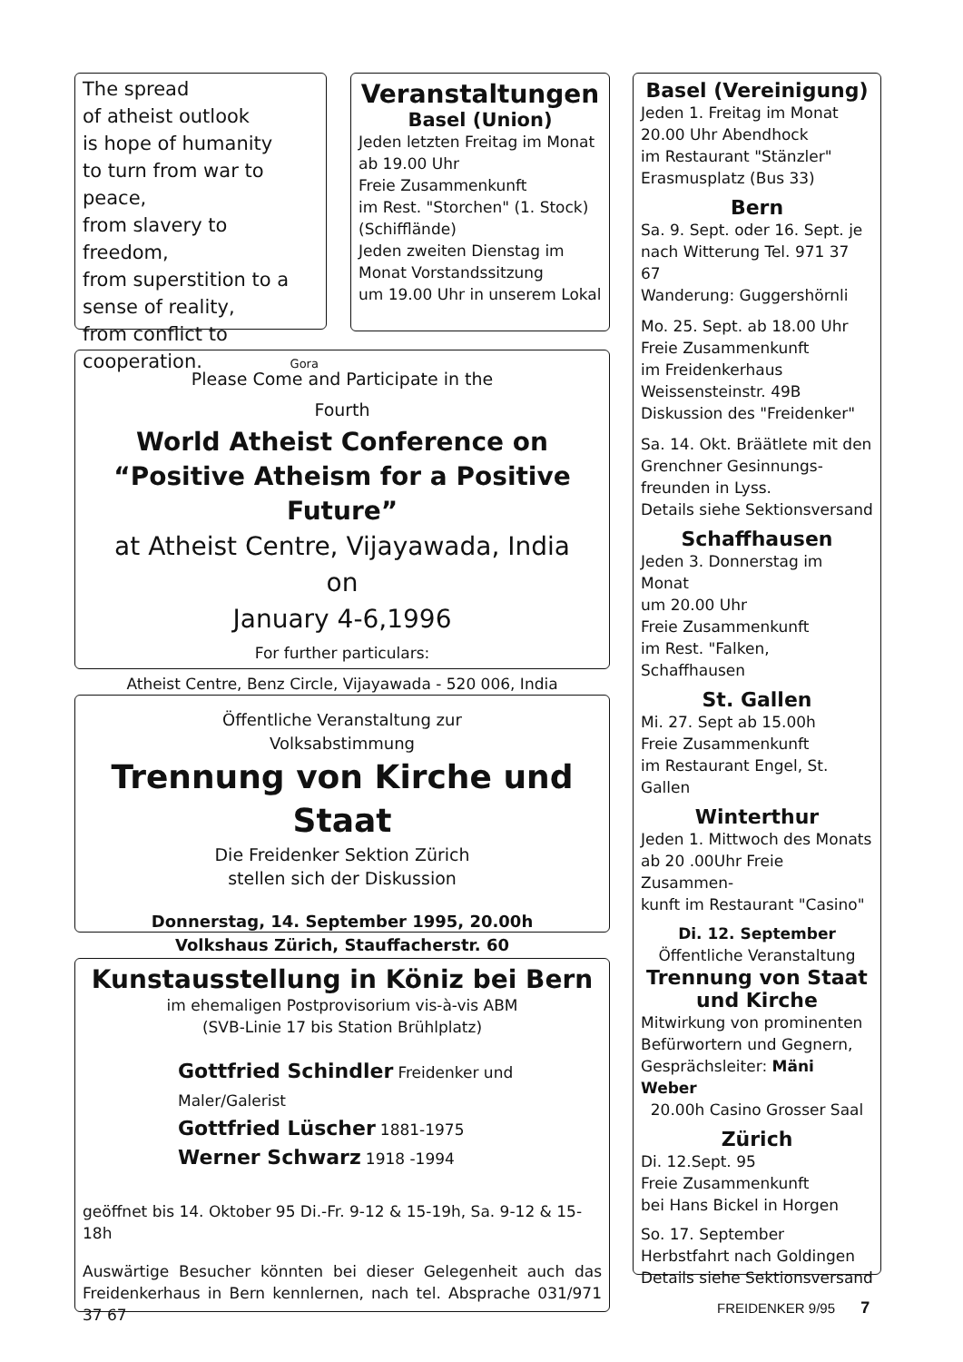The spread
of atheist outlook
is hope of humanity
to turn from war to peace,
from slavery to freedom,
from superstition to a
sense of reality,
from conflict to
cooperation. Gora
Veranstaltungen
Basel (Union)
Jeden letzten Freitag im Monat
ab 19.00 Uhr
Freie Zusammenkunft
im Rest. "Storchen" (1. Stock)
(Schifflände)
Jeden zweiten Dienstag im
Monat Vorstandssitzung
um 19.00 Uhr in unserem Lokal
Please Come and Participate in the
Fourth
World Atheist Conference on
“Positive Atheism for a Positive Future”
at Atheist Centre, Vijayawada, India
on
January 4-6,1996
For further particulars:
Atheist Centre, Benz Circle, Vijayawada - 520 006, India
Öffentliche Veranstaltung zur
Volksabstimmung
Trennung von Kirche und Staat
Die Freidenker Sektion Zürich
stellen sich der Diskussion
Donnerstag, 14. September 1995, 20.00h
Volkshaus Zürich, Stauffacherstr. 60
Kunstausstellung in Köniz bei Bern
im ehemaligen Postprovisorium vis-à-vis ABM
(SVB-Linie 17 bis Station Brühlplatz)
Gottfried Schindler Freidenker und Maler/Galerist
Gottfried Lüscher 1881-1975
Werner Schwarz 1918 -1994
geöffnet bis 14. Oktober 95 Di.-Fr. 9-12 & 15-19h, Sa. 9-12 & 15-18h
Auswärtige Besucher könnten bei dieser Gelegenheit auch das Freidenkerhaus in Bern kennlernen, nach tel. Absprache 031/971 37 67
Basel (Vereinigung)
Jeden 1. Freitag im Monat
20.00 Uhr Abendhock
im Restaurant "Stänzler"
Erasmusplatz (Bus 33)
Bern
Sa. 9. Sept. oder 16. Sept. je
nach Witterung Tel. 971 37 67
Wanderung: Guggershörnli
Mo. 25. Sept. ab 18.00 Uhr
Freie Zusammenkunft
im Freidenkerhaus
Weissensteinstr. 49B
Diskussion des "Freidenker"
Sa. 14. Okt. Bräätlete mit den
Grenchner Gesinnungs-
freunden in Lyss.
Details siehe Sektionsversand
Schaffhausen
Jeden 3. Donnerstag im Monat
um 20.00 Uhr
Freie Zusammenkunft
im Rest. "Falken, Schaffhausen
St. Gallen
Mi. 27. Sept ab 15.00h
Freie Zusammenkunft
im Restaurant Engel, St. Gallen
Winterthur
Jeden 1. Mittwoch des Monats
ab 20 .00Uhr Freie Zusammen-
kunft im Restaurant "Casino"
Di. 12. September
Öffentliche Veranstaltung
Trennung von Staat
und Kirche
Mitwirkung von prominenten Befürwortern und Gegnern, Gesprächsleiter: Mäni Weber
20.00h Casino Grosser Saal
Zürich
Di. 12.Sept. 95
Freie Zusammenkunft
bei Hans Bickel in Horgen
So. 17. September
Herbstfahrt nach Goldingen
Details siehe Sektionsversand
FREIDENKER 9/95 7